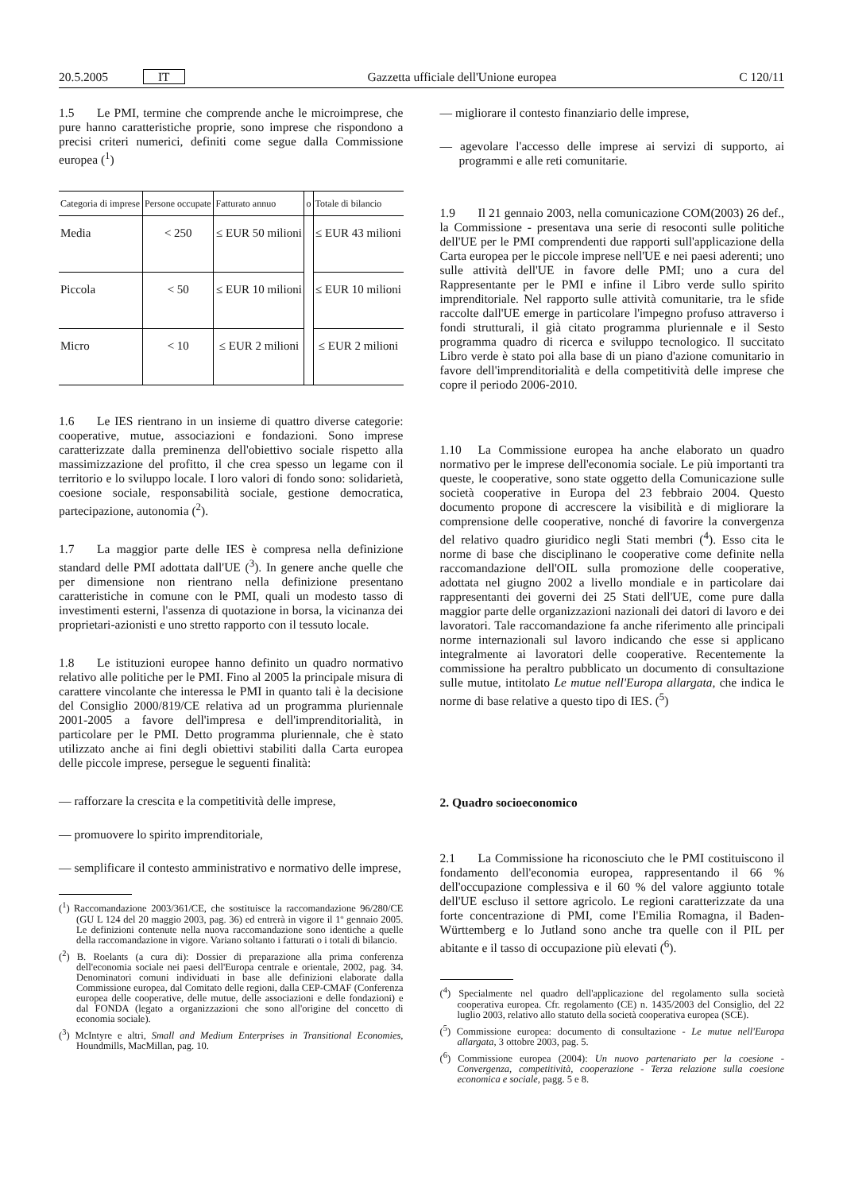20.5.2005 IT Gazzetta ufficiale dell'Unione europea C 120/11
1.5 Le PMI, termine che comprende anche le microimprese, che pure hanno caratteristiche proprie, sono imprese che rispondono a precisi criteri numerici, definiti come segue dalla Commissione europea (<sup>1</sup>)
| Categoria di imprese | Persone occupate | Fatturato annuo | o | Totale di bilancio |
| --- | --- | --- | --- | --- |
| Media | < 250 | ≤ EUR 50 milioni | | ≤ EUR 43 milioni |
| Piccola | < 50 | ≤ EUR 10 milioni | | ≤ EUR 10 milioni |
| Micro | < 10 | ≤ EUR 2 milioni | | ≤ EUR 2 milioni |
1.6 Le IES rientrano in un insieme di quattro diverse categorie: cooperative, mutue, associazioni e fondazioni. Sono imprese caratterizzate dalla preminenza dell'obiettivo sociale rispetto alla massimizzazione del profitto, il che crea spesso un legame con il territorio e lo sviluppo locale. I loro valori di fondo sono: solidarietà, coesione sociale, responsabilità sociale, gestione democratica, partecipazione, autonomia (<sup>2</sup>).
1.7 La maggior parte delle IES è compresa nella definizione standard delle PMI adottata dall'UE (<sup>3</sup>). In genere anche quelle che per dimensione non rientrano nella definizione presentano caratteristiche in comune con le PMI, quali un modesto tasso di investimenti esterni, l'assenza di quotazione in borsa, la vicinanza dei proprietari-azionisti e uno stretto rapporto con il tessuto locale.
1.8 Le istituzioni europee hanno definito un quadro normativo relativo alle politiche per le PMI. Fino al 2005 la principale misura di carattere vincolante che interessa le PMI in quanto tali è la decisione del Consiglio 2000/819/CE relativa ad un programma pluriennale 2001-2005 a favore dell'impresa e dell'imprenditorialità, in particolare per le PMI. Detto programma pluriennale, che è stato utilizzato anche ai fini degli obiettivi stabiliti dalla Carta europea delle piccole imprese, persegue le seguenti finalità:
— rafforzare la crescita e la competitività delle imprese,
— promuovere lo spirito imprenditoriale,
— semplificare il contesto amministrativo e normativo delle imprese,
(<sup>1</sup>) Raccomandazione 2003/361/CE, che sostituisce la raccomandazione 96/280/CE (GU L 124 del 20 maggio 2003, pag. 36) ed entrerà in vigore il 1º gennaio 2005. Le definizioni contenute nella nuova raccomandazione sono identiche a quelle della raccomandazione in vigore. Variano soltanto i fatturati o i totali di bilancio.
(<sup>2</sup>) B. Roelants (a cura di): Dossier di preparazione alla prima conferenza dell'economia sociale nei paesi dell'Europa centrale e orientale, 2002, pag. 34. Denominatori comuni individuati in base alle definizioni elaborate dalla Commissione europea, dal Comitato delle regioni, dalla CEP-CMAF (Conferenza europea delle cooperative, delle mutue, delle associazioni e delle fondazioni) e dal FONDA (legato a organizzazioni che sono all'origine del concetto di economia sociale).
(<sup>3</sup>) McIntyre e altri, Small and Medium Enterprises in Transitional Economies, Houndmills, MacMillan, pag. 10.
— migliorare il contesto finanziario delle imprese,
— agevolare l'accesso delle imprese ai servizi di supporto, ai programmi e alle reti comunitarie.
1.9 Il 21 gennaio 2003, nella comunicazione COM(2003) 26 def., la Commissione - presentava una serie di resoconti sulle politiche dell'UE per le PMI comprendenti due rapporti sull'applicazione della Carta europea per le piccole imprese nell'UE e nei paesi aderenti; uno sulle attività dell'UE in favore delle PMI; uno a cura del Rappresentante per le PMI e infine il Libro verde sullo spirito imprenditoriale. Nel rapporto sulle attività comunitarie, tra le sfide raccolte dall'UE emerge in particolare l'impegno profuso attraverso i fondi strutturali, il già citato programma pluriennale e il Sesto programma quadro di ricerca e sviluppo tecnologico. Il succitato Libro verde è stato poi alla base di un piano d'azione comunitario in favore dell'imprenditorialità e della competitività delle imprese che copre il periodo 2006-2010.
1.10 La Commissione europea ha anche elaborato un quadro normativo per le imprese dell'economia sociale. Le più importanti tra queste, le cooperative, sono state oggetto della Comunicazione sulle società cooperative in Europa del 23 febbraio 2004. Questo documento propone di accrescere la visibilità e di migliorare la comprensione delle cooperative, nonché di favorire la convergenza del relativo quadro giuridico negli Stati membri (<sup>4</sup>). Esso cita le norme di base che disciplinano le cooperative come definite nella raccomandazione dell'OIL sulla promozione delle cooperative, adottata nel giugno 2002 a livello mondiale e in particolare dai rappresentanti dei governi dei 25 Stati dell'UE, come pure dalla maggior parte delle organizzazioni nazionali dei datori di lavoro e dei lavoratori. Tale raccomandazione fa anche riferimento alle principali norme internazionali sul lavoro indicando che esse si applicano integralmente ai lavoratori delle cooperative. Recentemente la commissione ha peraltro pubblicato un documento di consultazione sulle mutue, intitolato Le mutue nell'Europa allargata, che indica le norme di base relative a questo tipo di IES. (<sup>5</sup>)
2. Quadro socioeconomico
2.1 La Commissione ha riconosciuto che le PMI costituiscono il fondamento dell'economia europea, rappresentando il 66 % dell'occupazione complessiva e il 60 % del valore aggiunto totale dell'UE escluso il settore agricolo. Le regioni caratterizzate da una forte concentrazione di PMI, come l'Emilia Romagna, il Baden-Württemberg e lo Jutland sono anche tra quelle con il PIL per abitante e il tasso di occupazione più elevati (<sup>6</sup>).
(<sup>4</sup>) Specialmente nel quadro dell'applicazione del regolamento sulla società cooperativa europea. Cfr. regolamento (CE) n. 1435/2003 del Consiglio, del 22 luglio 2003, relativo allo statuto della società cooperativa europea (SCE).
(<sup>5</sup>) Commissione europea: documento di consultazione - Le mutue nell'Europa allargata, 3 ottobre 2003, pag. 5.
(<sup>6</sup>) Commissione europea (2004): Un nuovo partenariato per la coesione - Convergenza, competitività, cooperazione - Terza relazione sulla coesione economica e sociale, pagg. 5 e 8.